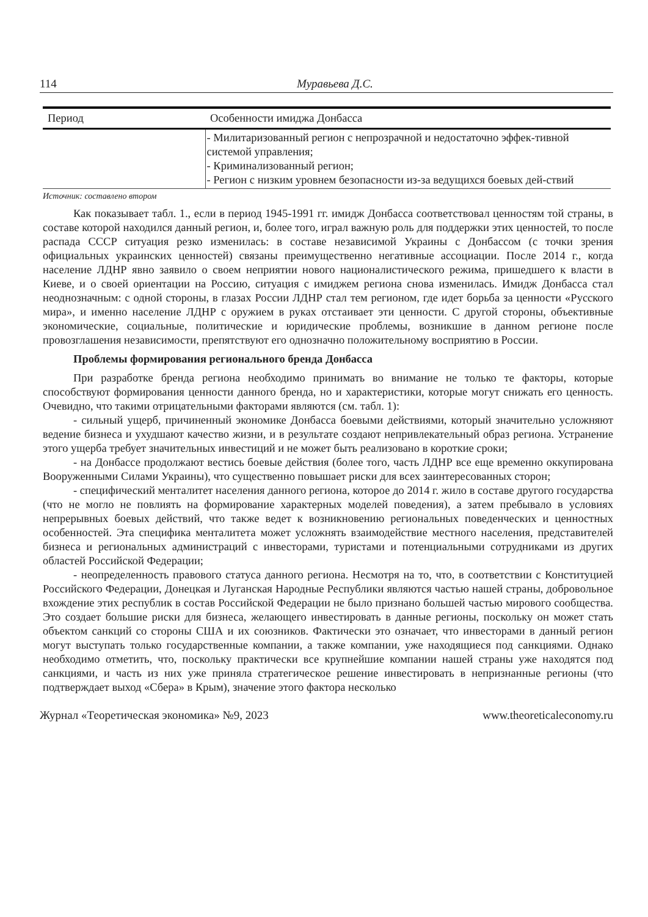114 Муравьева Д.С.
| Период | Особенности имиджа Донбасса |
| --- | --- |
| | - Милитаризованный регион с непрозрачной и недостаточно эффек-тивной системой управления; - Криминализованный регион; - Регион с низким уровнем безопасности из-за ведущихся боевых дей-ствий |
Источник: составлено втором
Как показывает табл. 1., если в период 1945-1991 гг. имидж Донбасса соответствовал ценностям той страны, в составе которой находился данный регион, и, более того, играл важную роль для поддержки этих ценностей, то после распада СССР ситуация резко изменилась: в составе независимой Украины с Донбассом (с точки зрения официальных украинских ценностей) связаны преимущественно негативные ассоциации. После 2014 г., когда население ЛДНР явно заявило о своем неприятии нового националистического режима, пришедшего к власти в Киеве, и о своей ориентации на Россию, ситуация с имиджем региона снова изменилась. Имидж Донбасса стал неоднозначным: с одной стороны, в глазах России ЛДНР стал тем регионом, где идет борьба за ценности «Русского мира», и именно население ЛДНР с оружием в руках отстаивает эти ценности. С другой стороны, объективные экономические, социальные, политические и юридические проблемы, возникшие в данном регионе после провозглашения независимости, препятствуют его однозначно положительному восприятию в России.
Проблемы формирования регионального бренда Донбасса
При разработке бренда региона необходимо принимать во внимание не только те факторы, которые способствуют формирования ценности данного бренда, но и характеристики, которые могут снижать его ценность. Очевидно, что такими отрицательными факторами являются (см. табл. 1):
- сильный ущерб, причиненный экономике Донбасса боевыми действиями, который значительно усложняют ведение бизнеса и ухудшают качество жизни, и в результате создают непривлекательный образ региона. Устранение этого ущерба требует значительных инвестиций и не может быть реализовано в короткие сроки;
- на Донбассе продолжают вестись боевые действия (более того, часть ЛДНР все еще временно оккупирована Вооруженными Силами Украины), что существенно повышает риски для всех заинтересованных сторон;
- специфический менталитет населения данного региона, которое до 2014 г. жило в составе другого государства (что не могло не повлиять на формирование характерных моделей поведения), а затем пребывало в условиях непрерывных боевых действий, что также ведет к возникновению региональных поведенческих и ценностных особенностей. Эта специфика менталитета может усложнять взаимодействие местного населения, представителей бизнеса и региональных администраций с инвесторами, туристами и потенциальными сотрудниками из других областей Российской Федерации;
- неопределенность правового статуса данного региона. Несмотря на то, что, в соответствии с Конституцией Российского Федерации, Донецкая и Луганская Народные Республики являются частью нашей страны, добровольное вхождение этих республик в состав Российской Федерации не было признано большей частью мирового сообщества. Это создает большие риски для бизнеса, желающего инвестировать в данные регионы, поскольку он может стать объектом санкций со стороны США и их союзников. Фактически это означает, что инвесторами в данный регион могут выступать только государственные компании, а также компании, уже находящиеся под санкциями. Однако необходимо отметить, что, поскольку практически все крупнейшие компании нашей страны уже находятся под санкциями, и часть из них уже приняла стратегическое решение инвестировать в непризнанные регионы (что подтверждает выход «Сбера» в Крым), значение этого фактора несколько
Журнал «Теоретическая экономика» №9, 2023 www.theoreticaleconomy.ru